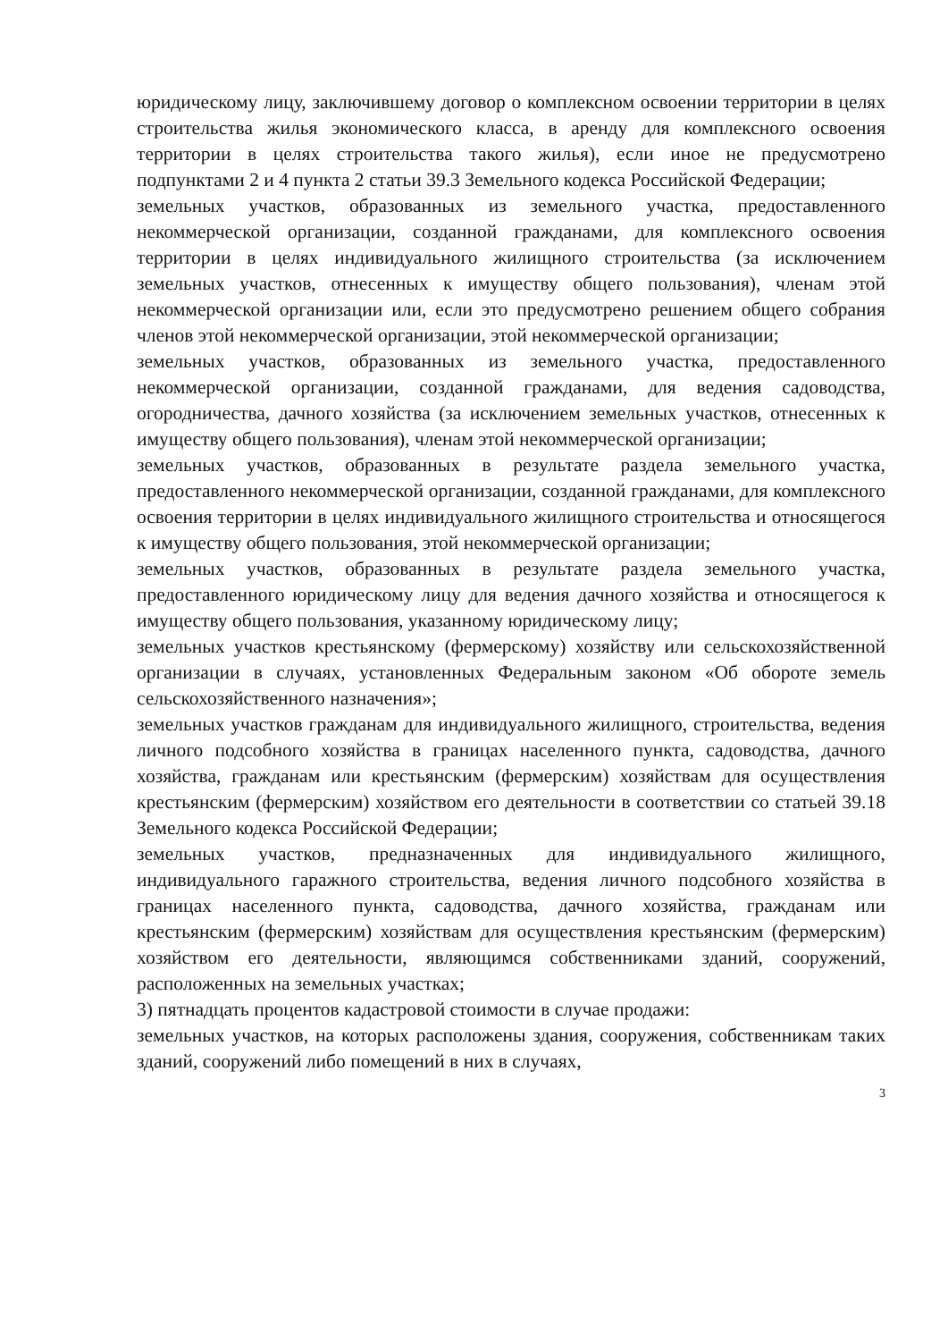юридическому лицу, заключившему договор о комплексном освоении территории в целях строительства жилья экономического класса, в аренду для комплексного освоения территории в целях строительства такого жилья), если иное не предусмотрено подпунктами 2 и 4 пункта 2 статьи 39.3 Земельного кодекса Российской Федерации;
земельных участков, образованных из земельного участка, предоставленного некоммерческой организации, созданной гражданами, для комплексного освоения территории в целях индивидуального жилищного строительства (за исключением земельных участков, отнесенных к имуществу общего пользования), членам этой некоммерческой организации или, если это предусмотрено решением общего собрания членов этой некоммерческой организации, этой некоммерческой организации;
земельных участков, образованных из земельного участка, предоставленного некоммерческой организации, созданной гражданами, для ведения садоводства, огородничества, дачного хозяйства (за исключением земельных участков, отнесенных к имуществу общего пользования), членам этой некоммерческой организации;
земельных участков, образованных в результате раздела земельного участка, предоставленного некоммерческой организации, созданной гражданами, для комплексного освоения территории в целях индивидуального жилищного строительства и относящегося к имуществу общего пользования, этой некоммерческой организации;
земельных участков, образованных в результате раздела земельного участка, предоставленного юридическому лицу для ведения дачного хозяйства и относящегося к имуществу общего пользования, указанному юридическому лицу;
земельных участков крестьянскому (фермерскому) хозяйству или сельскохозяйственной организации в случаях, установленных Федеральным законом «Об обороте земель сельскохозяйственного назначения»;
земельных участков гражданам для индивидуального жилищного, строительства, ведения личного подсобного хозяйства в границах населенного пункта, садоводства, дачного хозяйства, гражданам или крестьянским (фермерским) хозяйствам для осуществления крестьянским (фермерским) хозяйством его деятельности в соответствии со статьей 39.18 Земельного кодекса Российской Федерации;
земельных участков, предназначенных для индивидуального жилищного, индивидуального гаражного строительства, ведения личного подсобного хозяйства в границах населенного пункта, садоводства, дачного хозяйства, гражданам или крестьянским (фермерским) хозяйствам для осуществления крестьянским (фермерским) хозяйством его деятельности, являющимся собственниками зданий, сооружений, расположенных на земельных участках;
3) пятнадцать процентов кадастровой стоимости в случае продажи:
земельных участков, на которых расположены здания, сооружения, собственникам таких зданий, сооружений либо помещений в них в случаях,
3